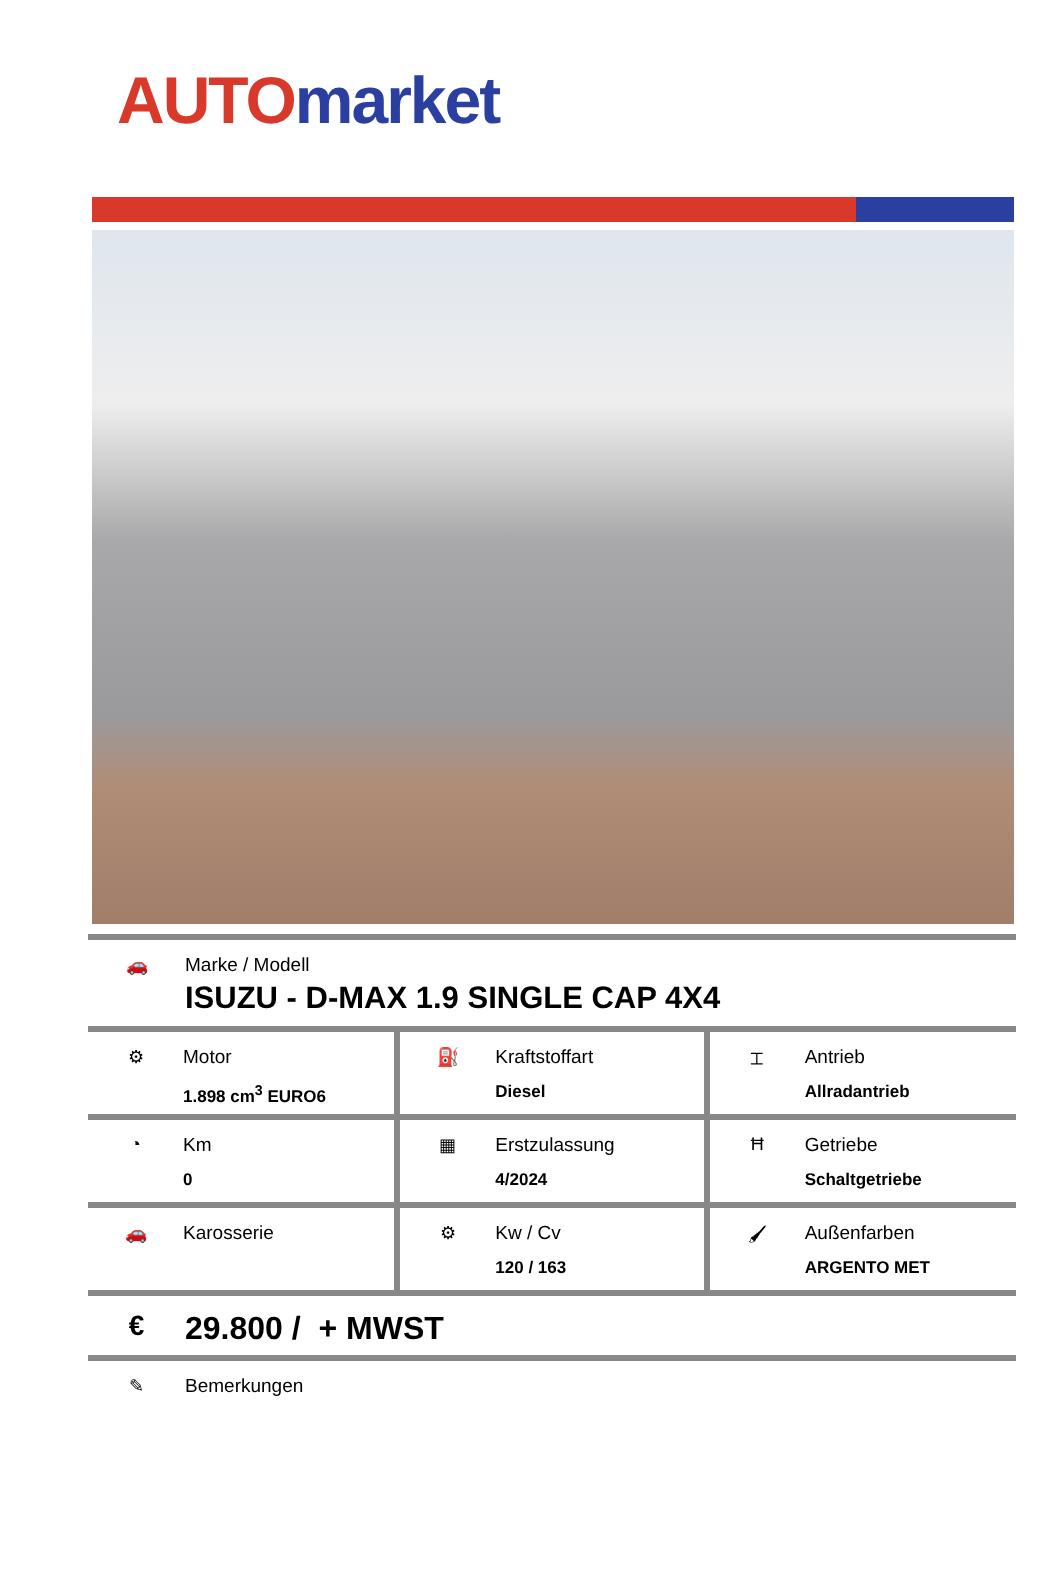AUTO market
🚗 Marke / Modell
ISUZU - D-MAX 1.9 SINGLE CAP 4X4
| ⚙ Motor 1.898 cm<sup>3</sup> EURO6 | ⛽ Kraftstoffart Diesel | ⌶ Antrieb Allradantrieb |
| ◔ Km 0 | ▦ Erstzulassung 4/2024 | Ħ Getriebe Schaltgetriebe |
| 🚗 Karosserie | ⚙ Kw / Cv 120 / 163 | 🖌 Außenfarben ARGENTO MET |
€ 29.800 / + MWST
✎ Bemerkungen